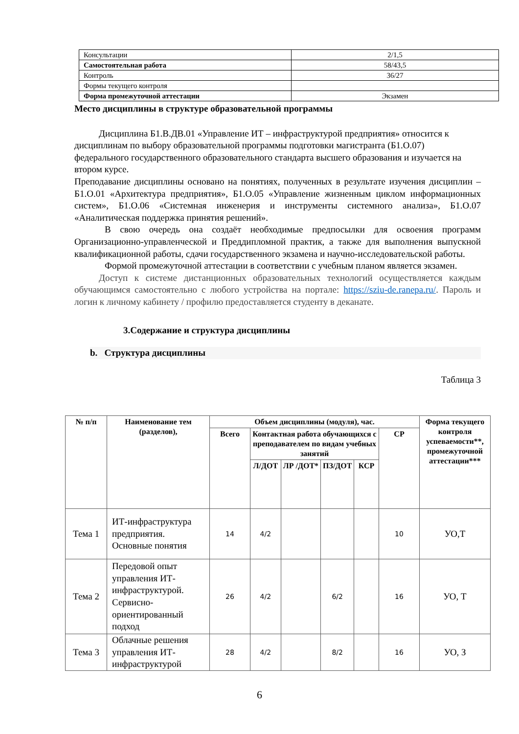| Консультации | 2/1,5 |
| Самостоятельная работа | 58/43,5 |
| Контроль | 36/27 |
| Формы текущего контроля | |
| Форма промежуточной аттестации | Экзамен |
Место дисциплины в структуре образовательной программы
Дисциплина Б1.В.ДВ.01 «Управление ИТ – инфраструктурой предприятия» относится к дисциплинам по выбору образовательной программы подготовки магистранта (Б1.О.07) федерального государственного образовательного стандарта высшего образования и изучается на втором курсе.
Преподавание дисциплины основано на понятиях, полученных в результате изучения дисциплин – Б1.О.01 «Архитектура предприятия», Б1.О.05 «Управление жизненным циклом информационных систем», Б1.О.06 «Системная инженерия и инструменты системного анализа», Б1.О.07 «Аналитическая поддержка принятия решений».
В свою очередь она создаёт необходимые предпосылки для освоения программ Организационно-управленческой и Преддипломной практик, а также для выполнения выпускной квалификационной работы, сдачи государственного экзамена и научно-исследовательской работы.
Формой промежуточной аттестации в соответствии с учебным планом является экзамен.
Доступ к системе дистанционных образовательных технологий осуществляется каждым обучающимся самостоятельно с любого устройства на портале: https://sziu-de.ranepa.ru/. Пароль и логин к личному кабинету / профилю предоставляется студенту в деканате.
3.Содержание и структура дисциплины
b. Структура дисциплины
Таблица 3
| № п/п | Наименование тем (разделов), | Объем дисциплины (модуля), час. | | | | | | Форма текущего контроля успеваемости**, промежуточной аттестации*** |
| --- | --- | --- | --- | --- | --- | --- | --- | --- |
| | | Всего | Контактная работа обучающихся с преподавателем по видам учебных занятий | | | | СР | |
| | | | Л/ДОТ | ЛР /ДОТ* | ПЗ/ДОТ | КСР | | |
| Тема 1 | ИТ-инфраструктура предприятия. Основные понятия | 14 | 4/2 | | | | 10 | УО,Т |
| Тема 2 | Передовой опыт управления ИТ-инфраструктурой. Сервисно-ориентированный подход | 26 | 4/2 | | 6/2 | | 16 | УО, Т |
| Тема 3 | Облачные решения управления ИТ-инфраструктурой | 28 | 4/2 | | 8/2 | | 16 | УО, З |
6